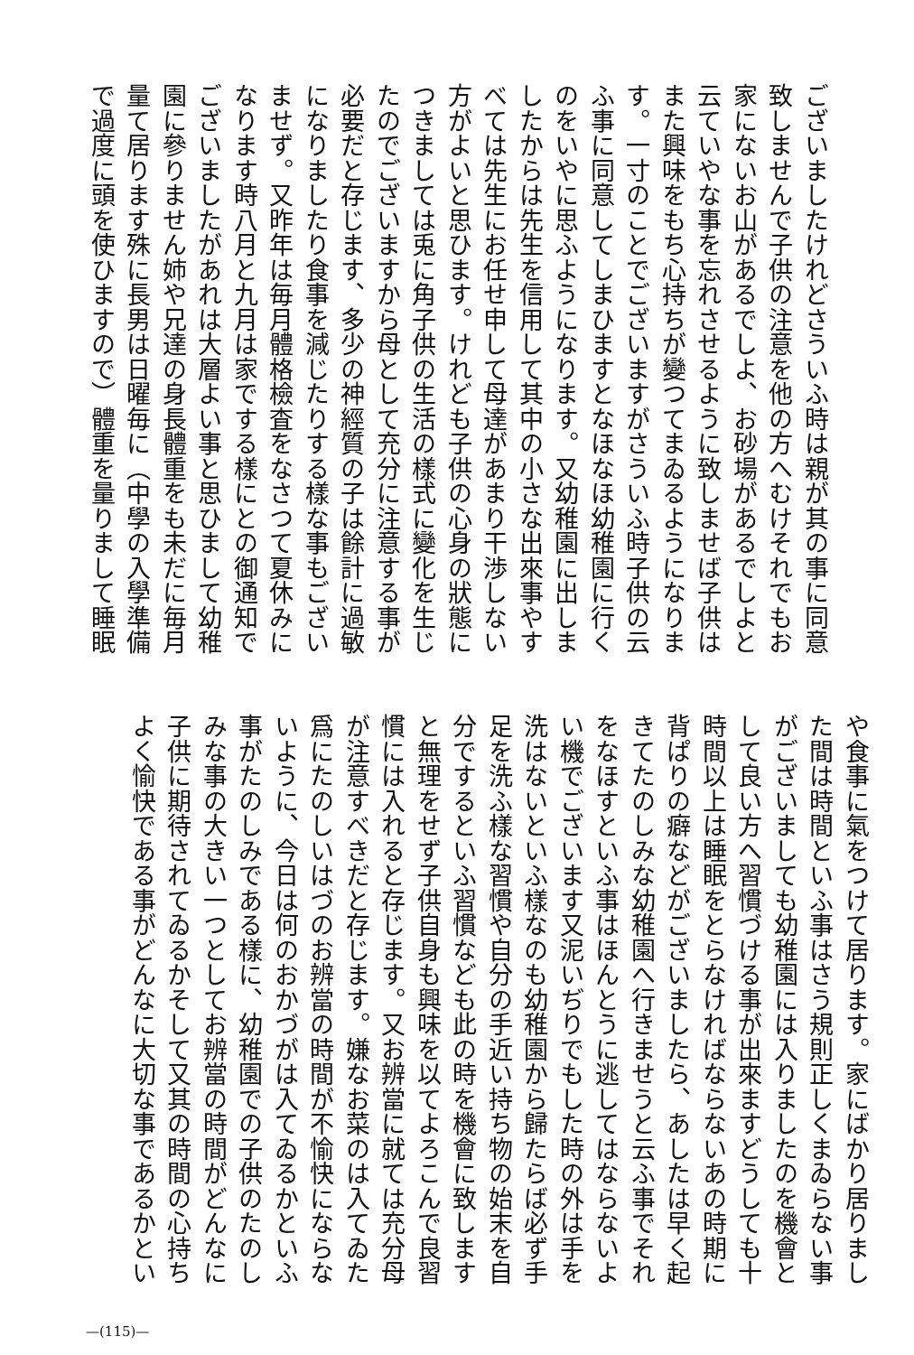ございましたけれどさういふ時は親が其の事に同意
致しませんで子供の注意を他の方へむけそれでもお
家にないお山があるでしよ、お砂場があるでしよと
云ていやな事を忘れさせるように致しませば子供は
また興味をもち心持ちが變つてまゐるようになりま
す。一寸のことでございますがさういふ時子供の云
ふ事に同意してしまひますとなほなほ幼稚園に行く
のをいやに思ふようになります。又幼稚園に出しま
したからは先生を信用して其中の小さな出來事やす
べては先生にお任せ申して母達があまり干渉しない
方がよいと思ひます。けれども子供の心身の狀態に
つきましては兎に角子供の生活の樣式に變化を生じ
たのでございますから母として充分に注意する事が
必要だと存じます、多少の神經質の子は餘計に過敏
になりましたり食事を減じたりする樣な事もござい
ませず。又昨年は毎月體格檢査をなさつて夏休みに
なります時八月と九月は家でする樣にとの御通知で
ございましたがあれは大層よい事と思ひまして幼稚
園に參りません姉や兄達の身長體重をも未だに毎月
量て居ります殊に長男は日曜毎に（中學の入學準備
で過度に頭を使ひますので）體重を量りまして睡眠
や食事に氣をつけて居ります。家にばかり居りまし
た間は時間といふ事はさう規則正しくまゐらない事
がございましても幼稚園には入りましたのを機會と
して良い方へ習慣づける事が出來ますどうしても十
時間以上は睡眠をとらなければならないあの時期に
背ぱりの癖などがございましたら、あしたは早く起
きてたのしみな幼稚園へ行きませうと云ふ事でそれ
をなほすといふ事はほんとうに逃してはならないよ
い機でございます又泥いぢりでもした時の外は手を
洗はないといふ樣なのも幼稚園から歸たらば必ず手
足を洗ふ樣な習慣や自分の手近い持ち物の始末を自
分でするといふ習慣なども此の時を機會に致します
と無理をせず子供自身も興味を以てよろこんで良習
慣には入れると存じます。又お辨當に就ては充分母
が注意すべきだと存じます。嫌なお菜のは入てゐた
爲にたのしいはづのお辨當の時間が不愉快にならな
いように、今日は何のおかづがは入てゐるかといふ
事がたのしみである樣に、幼稚園での子供のたのし
みな事の大きい一つとしてお辨當の時間がどんなに
子供に期待されてゐるかそして又其の時間の心持ち
よく愉快である事がどんなに大切な事であるかとい
—(115)—